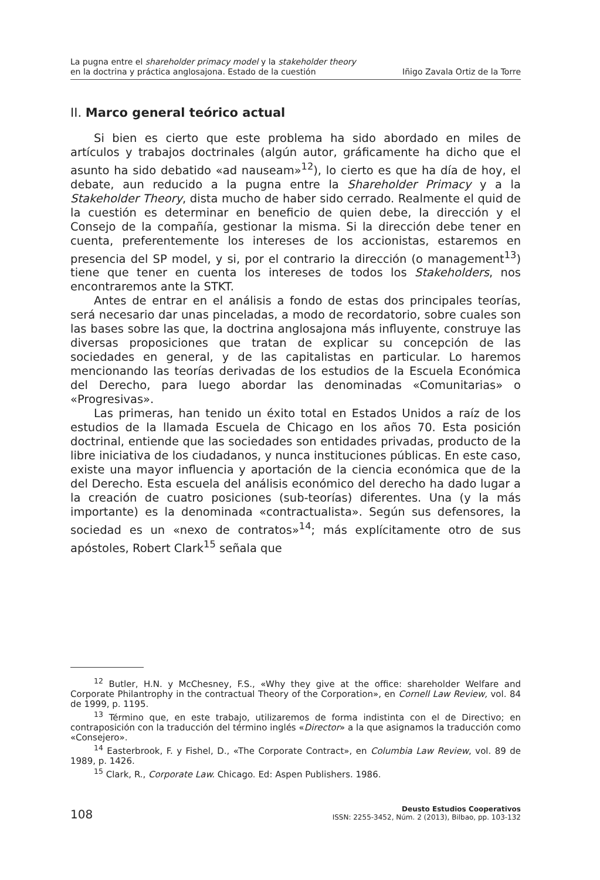La pugna entre el shareholder primacy model y la stakeholder theory
en la doctrina y práctica anglosajona. Estado de la cuestión
Iñigo Zavala Ortiz de la Torre
II. Marco general teórico actual
Si bien es cierto que este problema ha sido abordado en miles de artículos y trabajos doctrinales (algún autor, gráficamente ha dicho que el asunto ha sido debatido «ad nauseam»<sup>12</sup>), lo cierto es que ha día de hoy, el debate, aun reducido a la pugna entre la Shareholder Primacy y a la Stakeholder Theory, dista mucho de haber sido cerrado. Realmente el quid de la cuestión es determinar en beneficio de quien debe, la dirección y el Consejo de la compañía, gestionar la misma. Si la dirección debe tener en cuenta, preferentemente los intereses de los accionistas, estaremos en presencia del SP model, y si, por el contrario la dirección (o management<sup>13</sup>) tiene que tener en cuenta los intereses de todos los Stakeholders, nos encontraremos ante la STKT.
Antes de entrar en el análisis a fondo de estas dos principales teorías, será necesario dar unas pinceladas, a modo de recordatorio, sobre cuales son las bases sobre las que, la doctrina anglosajona más influyente, construye las diversas proposiciones que tratan de explicar su concepción de las sociedades en general, y de las capitalistas en particular. Lo haremos mencionando las teorías derivadas de los estudios de la Escuela Económica del Derecho, para luego abordar las denominadas «Comunitarias» o «Progresivas».
Las primeras, han tenido un éxito total en Estados Unidos a raíz de los estudios de la llamada Escuela de Chicago en los años 70. Esta posición doctrinal, entiende que las sociedades son entidades privadas, producto de la libre iniciativa de los ciudadanos, y nunca instituciones públicas. En este caso, existe una mayor influencia y aportación de la ciencia económica que de la del Derecho. Esta escuela del análisis económico del derecho ha dado lugar a la creación de cuatro posiciones (sub-teorías) diferentes. Una (y la más importante) es la denominada «contractualista». Según sus defensores, la sociedad es un «nexo de contratos»<sup>14</sup>; más explícitamente otro de sus apóstoles, Robert Clark<sup>15</sup> señala que
<sup>12</sup> Butler, H.N. y McChesney, F.S., «Why they give at the office: shareholder Welfare and Corporate Philantrophy in the contractual Theory of the Corporation», en Cornell Law Review, vol. 84 de 1999, p. 1195.
<sup>13</sup> Término que, en este trabajo, utilizaremos de forma indistinta con el de Directivo; en contraposición con la traducción del término inglés «Director» a la que asignamos la traducción como «Consejero».
<sup>14</sup> Easterbrook, F. y Fishel, D., «The Corporate Contract», en Columbia Law Review, vol. 89 de 1989, p. 1426.
<sup>15</sup> Clark, R., Corporate Law. Chicago. Ed: Aspen Publishers. 1986.
108
Deusto Estudios Cooperativos
ISSN: 2255-3452, Núm. 2 (2013), Bilbao, pp. 103-132